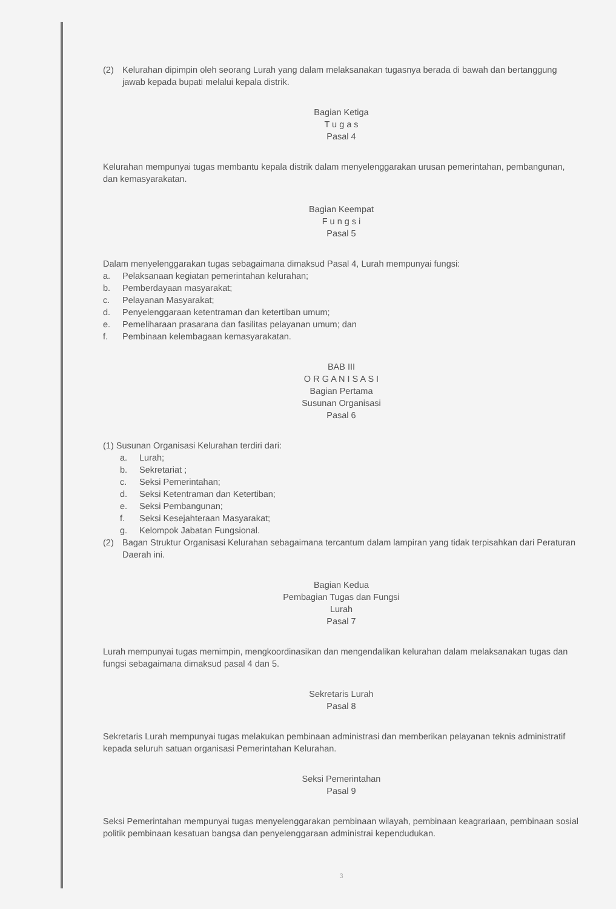(2) Kelurahan dipimpin oleh seorang Lurah yang dalam melaksanakan tugasnya berada di bawah dan bertanggung jawab kepada bupati melalui kepala distrik.
Bagian Ketiga
T u g a s
Pasal 4
Kelurahan mempunyai tugas membantu kepala distrik dalam menyelenggarakan urusan pemerintahan, pembangunan, dan kemasyarakatan.
Bagian Keempat
F u n g s i
Pasal 5
Dalam menyelenggarakan tugas sebagaimana dimaksud Pasal 4, Lurah mempunyai fungsi:
a. Pelaksanaan kegiatan pemerintahan kelurahan;
b. Pemberdayaan masyarakat;
c. Pelayanan Masyarakat;
d. Penyelenggaraan ketentraman dan ketertiban umum;
e. Pemeliharaan prasarana dan fasilitas pelayanan umum; dan
f. Pembinaan kelembagaan kemasyarakatan.
BAB III
O R G A N I S A S I
Bagian Pertama
Susunan Organisasi
Pasal 6
(1) Susunan Organisasi Kelurahan terdiri dari:
a. Lurah;
b. Sekretariat ;
c. Seksi Pemerintahan;
d. Seksi Ketentraman dan Ketertiban;
e. Seksi Pembangunan;
f. Seksi Kesejahteraan Masyarakat;
g. Kelompok Jabatan Fungsional.
(2) Bagan Struktur Organisasi Kelurahan sebagaimana tercantum dalam lampiran yang tidak terpisahkan dari Peraturan Daerah ini.
Bagian Kedua
Pembagian Tugas dan Fungsi
Lurah
Pasal 7
Lurah mempunyai tugas memimpin, mengkoordinasikan dan mengendalikan kelurahan dalam melaksanakan tugas dan fungsi sebagaimana dimaksud pasal 4 dan 5.
Sekretaris Lurah
Pasal 8
Sekretaris Lurah mempunyai tugas melakukan pembinaan administrasi dan memberikan pelayanan teknis administratif kepada seluruh satuan organisasi Pemerintahan Kelurahan.
Seksi Pemerintahan
Pasal 9
Seksi Pemerintahan mempunyai tugas menyelenggarakan pembinaan wilayah, pembinaan keagrariaan, pembinaan sosial politik pembinaan kesatuan bangsa dan penyelenggaraan administrai kependudukan.
3